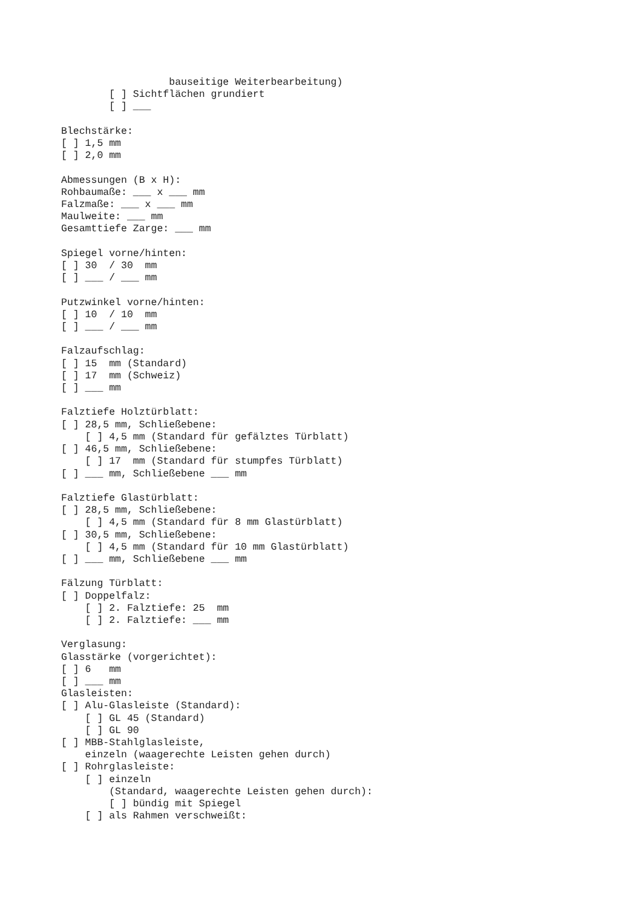bauseitige Weiterbearbeitung)
        [ ] Sichtflächen grundiert
        [ ] ___

Blechstärke:
[ ] 1,5 mm
[ ] 2,0 mm

Abmessungen (B x H):
Rohbaumaße: ___ x ___ mm
Falzmaße: ___ x ___ mm
Maulweite: ___ mm
Gesamttiefe Zarge: ___ mm

Spiegel vorne/hinten:
[ ] 30  / 30  mm
[ ] ___ / ___ mm

Putzwinkel vorne/hinten:
[ ] 10  / 10  mm
[ ] ___ / ___ mm

Falzaufschlag:
[ ] 15  mm (Standard)
[ ] 17  mm (Schweiz)
[ ] ___ mm

Falztiefe Holztürblatt:
[ ] 28,5 mm, Schließebene:
    [ ] 4,5 mm (Standard für gefälztes Türblatt)
[ ] 46,5 mm, Schließebene:
    [ ] 17  mm (Standard für stumpfes Türblatt)
[ ] ___ mm, Schließebene ___ mm

Falztiefe Glastürblatt:
[ ] 28,5 mm, Schließebene:
    [ ] 4,5 mm (Standard für 8 mm Glastürblatt)
[ ] 30,5 mm, Schließebene:
    [ ] 4,5 mm (Standard für 10 mm Glastürblatt)
[ ] ___ mm, Schließebene ___ mm

Fälzung Türblatt:
[ ] Doppelfalz:
    [ ] 2. Falztiefe: 25  mm
    [ ] 2. Falztiefe: ___ mm

Verglasung:
Glasstärke (vorgerichtet):
[ ] 6   mm
[ ] ___ mm
Glasleisten:
[ ] Alu-Glasleiste (Standard):
    [ ] GL 45 (Standard)
    [ ] GL 90
[ ] MBB-Stahlglasleiste,
    einzeln (waagerechte Leisten gehen durch)
[ ] Rohrglasleiste:
    [ ] einzeln
        (Standard, waagerechte Leisten gehen durch):
        [ ] bündig mit Spiegel
    [ ] als Rahmen verschweißt: